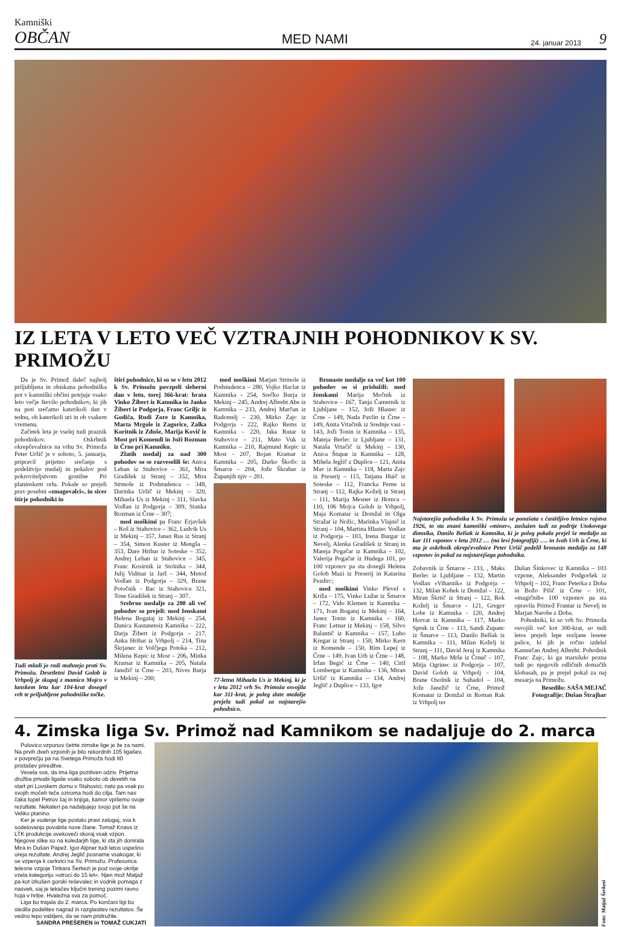Kamniški OBČAN
MED NAMI
24. januar 2013
9
IZ LETA V LETO VEČ VZTRAJNIH POHODNIKOV K SV. PRIMOŽU
Da je Sv. Primož daleč najbolj priljubljena in obiskana pohodniška pot v kamniški občini potrjuje vsako leto večje število pohodnikov, ki jih na poti srečamo katerikoli dan v tednu, ob katerikoli uri in ob vsakem vremenu.
Začetek leta je vselej tudi praznik pohodnikov. Oskrbnik okrepčevalnice na vrhu Sv. Primoža Peter Uršič je v soboto, 5. januarja, pripravil prijetno srečanje s podelitvijo medalj in pokalov pod pokroviteljstvom gostilne Pri planinskem orlu. Pokale so prejeli prav posebni »zmagovalci«, in sicer štirje pohodniki in
Tudi mladi jo radi mahnejo proti Sv. Primožu. Desetletni David Golob iz Vrhpolj je skupaj z mamico Mojco v lanskem letu kar 104-krat dosegel vrh te priljubljene pohodniške točke.
štiri pohodnice, ki so se v letu 2012 k Sv. Primožu povzpeli sleherni dan v letu, torej 366-krat: brata Vinko Žibert iz Kamnika in Janko Žibert iz Podgorja, Franc Griljc iz Godiča, Rudi Zore iz Kamnika, Marta Mrgole iz Zagorice, Zalka Koritnik iz Zduše, Marija Kovič iz Most pri Komendi in Joži Rozman iz Črne pri Kamniku.
Zlatih medalj za nad 300 pohodov so se razveselili še: Anica Leban iz Stahovice – 361, Mira Gradišek iz Stranj – 352, Mira Strmole iz Podstudenca – 348, Darinka Uršič iz Mekinj – 320, Mihaela Us iz Mekinj – 311, Slavka Vodlan iz Podgorja – 309, Stanka Rozman iz Črne – 307;
med moškimi pa Franc Erjavšek – Roš iz Stahovice – 362, Ludvik Us iz Mekinj – 357, Janez Rus iz Stranj – 354, Simon Kuster iz Mengša – 353, Dare Hribar iz Soteske – 352, Andrej Leban iz Stahovice – 345, Franc Kosirnik iz Stolnika – 344, Julij Vidmar iz Jarš – 344, Metod Vodlan iz Podgorja – 329, Brane Potočnik - Bac iz Stahovice 321, Tone Gradišek iz Stranj – 307.
Srebrne medalje za 200 ali več pohodov so prejeli: med ženskami Helena Bogataj iz Mekinj – 254, Danica Kastanetoiz Kamnika – 222, Darja Žibert iz Podgorja – 217, Anka Hribar iz Vrhpolj – 214, Tina Škrjanec iz Volčjega Potoka – 212, Milena Kepic iz Most – 206, Minka Kramar iz Kamnika – 205, Nataša Janežič iz Črne – 203, Nives Burja iz Mekinj – 200;
med moškimi Marjan Strmole iz Podstudenca – 280, Vojko Haclar iz Kamnika - 254, Srečko Burja iz Mekinj – 245, Andrej Albreht Abe iz Kamnika – 233, Andrej Marčun iz Radomelj – 230, Mirko Zajc iz Podgorja - 222, Rajko Rems iz Kamnika – 220, Jaka Rutar iz Stahovice – 211, Mato Vuk iz Kamnika – 210, Rajmund Kepic iz Most - 207, Bojan Kramar iz Kamnika – 205, Darko Škofic iz Šmarce - 204, Jože Škrabar iz Županjih njiv – 201.
77-letna Mihaela Us iz Mekinj, ki je v letu 2012 vrh Sv. Primoža osvojila kar 311-krat, je poleg zlate medalje prejela tudi pokal za najstarejšo pohodnico.
Bronaste medalje za več kot 100 pohodov so si prislužili: med ženskami Marija Močnik iz Stahovice – 167, Tanja Čamernik iz Ljubljane – 152, Joži Hlastec iz Črne – 149, Nada Pavlin iz Črne – 149, Anita Vrtačnik iz Srednje vasi – 143, Joži Tonin iz Kamnika – 135, Mateja Berlec iz Ljubljane – 131, Nataša Vrtačič iz Mekinj – 130, Anica Štupar iz Kamnika – 128, Mihela Jeglič z Duplice – 121, Anita Mav iz Kamnika – 118, Marta Zajc iz Preserij – 115, Tatjana Huič iz Soteske – 112, Francka Perne iz Stranj – 112, Rajka Koželj iz Stranj – 111, Marija Mesner iz Homca – 110, 106 Mojca Golob iz Vrhpolj, Maja Komatar iz Domžal in Olga Stražar iz Nožic, Marinka Vlajnič iz Stranj – 104, Martina Hlastec Vodlan iz Podgorja – 103, Irena Burgar iz Nevelj, Alenka Gradišek iz Stranj in Mateja Pogačar iz Kamnika – 102, Valerija Pogačar iz Hudega 101, po 100 vzponov pa sta dosegli Helena Golob Mazi iz Preserij in Katarina Pezdirc;
med moškimi Vinko Plevel s Križa – 175, Vinko Lužar iz Šmarce – 172, Vido Klemen iz Kamnika – 171, Ivan Bogataj iz Mekinj – 164, Janez Tonin iz Kamnika – 160, Franc Letnar iz Mekinj – 158, Silvo Balantič iz Kamnika – 157, Lubo Kregar iz Stranj – 150, Mirko Kern iz Komende – 150, Rim Lepej iz Črne – 149, Ivan Urh iz Črne – 148, Irfan Begić iz Črne – 140, Ciril Lombergar iz Kamnika – 136, Miran Uršič iz Kamnika – 134, Andrej Jeglič z Duplice – 133, Igor
Najstarejša pohodnika k Sv. Primožu se ponašata s častitljivo letnico rojstva 1926, to sta znani kamniški »miner«, zaslužen tudi za podrtje Utokovega dimnika, Danilo Belšak iz Kamnika, ki je poleg pokala prejel še medaljo za kar 111 vzponov v letu 2012 … (na levi fotografiji) …. in Ivah Urh iz Črne, ki mu je oskrbnik okrepčevalnice Peter Uršič podelil bronasto medaljo za 148 vzponov in pokal za najstarejšega pohodnika.
Zobavnik iz Šmarce – 133, , Maks Berlec iz Ljubljane – 132, Martin Vodlan »Viharnik« iz Podgorja – 132, Milan Kohek iz Domžal – 122, Miran Škrtič iz Stranj – 122, Rok Koželj iz Šmarce - 121, Gregor Lobe iz Kamnika - 120, Andrej Horvat iz Kamnika – 117, Marko Spruk iz Črne – 113, Sandi Zupanc iz Šmarce – 113, Danilo Belšak iz Kamnika – 111, Milan Koželj iz Stranj – 111, David Jeraj iz Kamnika – 108, Marko Mrše iz Črnuč – 107, Mitja Ogrinec iz Podgorja – 107, David Golob iz Vrhpolj – 104, Brane Osolnik iz Suhadol – 104, Jože Janežič iz Črne, Primož Komatar iz Domžal in Roman Rak iz Vrhpolj ter
Dušan Šinkovec iz Kamnika – 103 vzpone, Aleksander Podgoršek iz Vrhpolj – 102, Franc Peterka z Doba in Božo Pilič iz Črne – 101, »magičnih« 100 vzponov pa sta opravila Primož Frantar iz Nevelj in Marjan Narobe z Doba.
Pohodniki, ki so vrh Sv. Primoža osvojili več kot 300-krat, so tudi letos prejeli lepe rezljane lesene palice, ki jih je ročno izdelal Kamničan Andrej Albreht. Pohodnik Franc Zajc, ki ga marsikdo pozna tudi po njegovih odličnih domačih klobasah, pa je prejel pokal za naj mesarja na Primožu.
Besedilo: SAŠA MEJAČ
Fotografije: Dušan Štrajhar
4. Zimska liga Sv. Primož nad Kamnikom se nadaljuje do 2. marca
Polovico vzponov četrte zimske lige je že za nami. Na prvih dveh vzponih je bilo rekordnih 105 ligašev, v povprečju pa na Svetega Primoža hodi 80 pristašev prireditve.
Vesela sva, da ima liga pozitiven odziv. Prijetna družba privabi ligaše vsako soboto ob devetih na start pri Lovskem domu v Stahovici, nato pa vsak po svojih močeh teče oziroma hodi do cilja. Tam nas čaka topel Petrov čaj in knjiga, kamor vpišemo svoje rezultate. Nekateri pa nadaljujejo svojo pot še na Veliko planino.
Ker je vodenje lige postalo pravi zalogaj, sva k sodelovanju povabila nove člane. Tomaž Knavs iz LTK produkcije ovekoveči skoraj vsak vzpon. Njegove slike so na koledarjih lige, ki sta jih donirala Mira in Dušan Papež. Igor Alpner tudi letos uspešno ureja rezultate. Andrej Jeglič posname vsakogar, ki se vzpenja k cerkvici na Sv. Primožu. Profesorica telesne vzgoje Tinkara Šerkezi je pod svoje okrilje vzela kategorijo »otroci do 15 let«. Njen mož Matjaž pa kot izkušen gorski reševalec in vodnik pomaga z nasveti, saj je tekačev ključni trening pozimi ravno hoja v hribe. Hvaležna sva za pomoč.
Liga bo trajala do 2. marca. Po končani ligi bo sledila podelitev nagrad in razglasitev rezultatov. Še vedno lepo vabljeni, da se nam pridružite.
SANDRA PREŠEREN in TOMAŽ CUKJATI
Foto: Matjaž Šerkezi